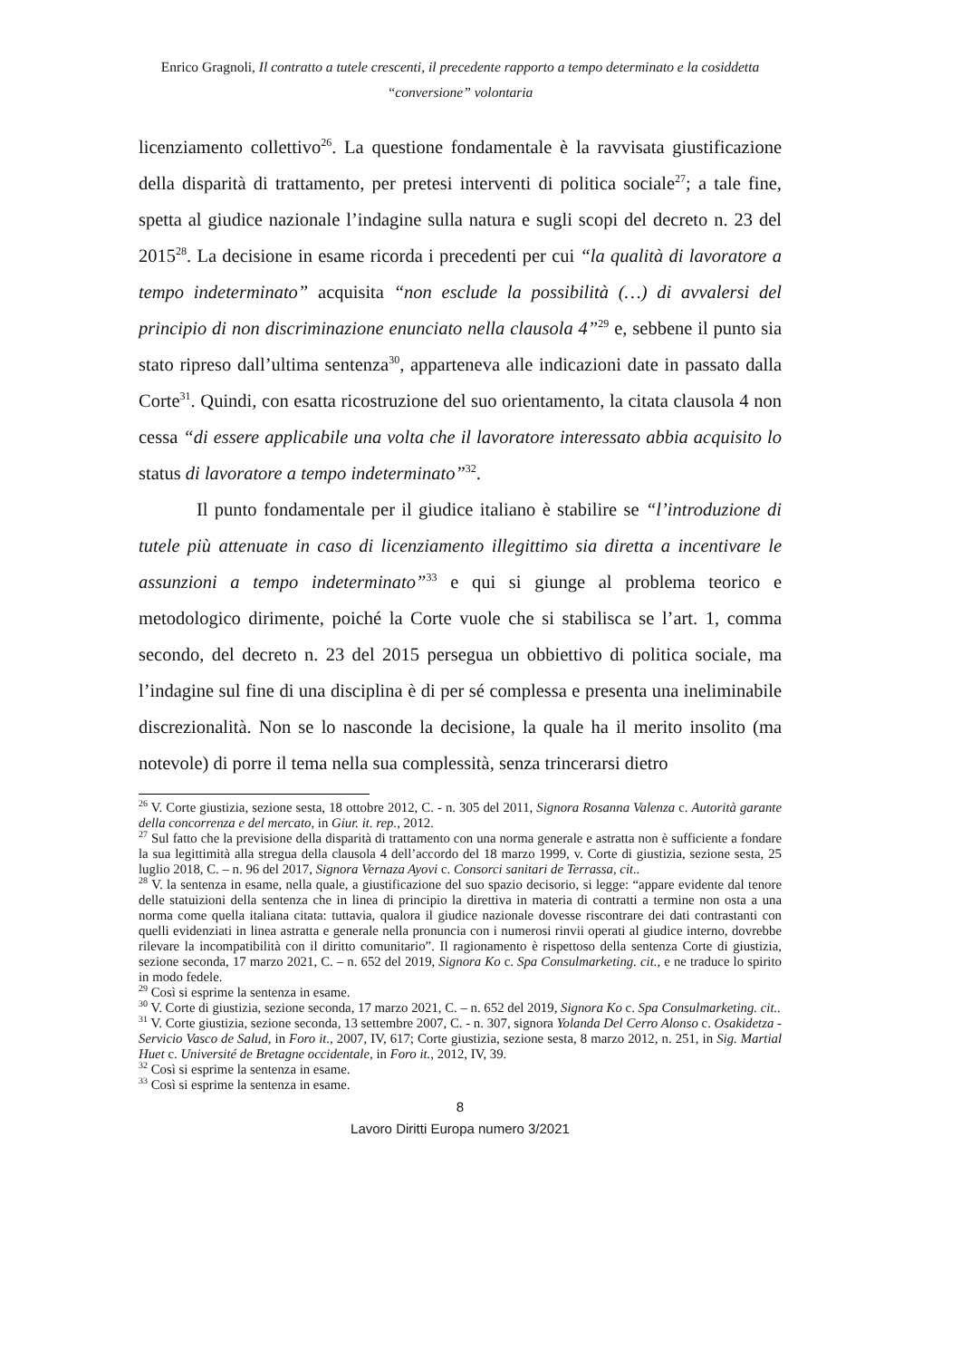Enrico Gragnoli, Il contratto a tutele crescenti, il precedente rapporto a tempo determinato e la cosiddetta
“conversione” volontaria
licenziamento collettivo<sup>26</sup>. La questione fondamentale è la ravvisata giustificazione della disparità di trattamento, per pretesi interventi di politica sociale<sup>27</sup>; a tale fine, spetta al giudice nazionale l’indagine sulla natura e sugli scopi del decreto n. 23 del 2015<sup>28</sup>. La decisione in esame ricorda i precedenti per cui “la qualità di lavoratore a tempo indeterminato” acquisita “non esclude la possibilità (…) di avvalersi del principio di non discriminazione enunciato nella clausola 4”<sup>29</sup> e, sebbene il punto sia stato ripreso dall’ultima sentenza<sup>30</sup>, apparteneva alle indicazioni date in passato dalla Corte<sup>31</sup>. Quindi, con esatta ricostruzione del suo orientamento, la citata clausola 4 non cessa “di essere applicabile una volta che il lavoratore interessato abbia acquisito lo status di lavoratore a tempo indeterminato”<sup>32</sup>.
Il punto fondamentale per il giudice italiano è stabilire se “l’introduzione di tutele più attenuate in caso di licenziamento illegittimo sia diretta a incentivare le assunzioni a tempo indeterminato”<sup>33</sup> e qui si giunge al problema teorico e metodologico dirimente, poiché la Corte vuole che si stabilisca se l’art. 1, comma secondo, del decreto n. 23 del 2015 persegua un obbiettivo di politica sociale, ma l’indagine sul fine di una disciplina è di per sé complessa e presenta una ineliminabile discrezionalità. Non se lo nasconde la decisione, la quale ha il merito insolito (ma notevole) di porre il tema nella sua complessità, senza trincerarsi dietro
<sup>26</sup> V. Corte giustizia, sezione sesta, 18 ottobre 2012, C. - n. 305 del 2011, Signora Rosanna Valenza c. Autorità garante della concorrenza e del mercato, in Giur. it. rep., 2012.
<sup>27</sup> Sul fatto che la previsione della disparità di trattamento con una norma generale e astratta non è sufficiente a fondare la sua legittimità alla stregua della clausola 4 dell’accordo del 18 marzo 1999, v. Corte di giustizia, sezione sesta, 25 luglio 2018, C. – n. 96 del 2017, Signora Vernaza Ayovi c. Consorci sanitari de Terrassa, cit..
<sup>28</sup> V. la sentenza in esame, nella quale, a giustificazione del suo spazio decisorio, si legge: “appare evidente dal tenore delle statuizioni della sentenza che in linea di principio la direttiva in materia di contratti a termine non osta a una norma come quella italiana citata: tuttavia, qualora il giudice nazionale dovesse riscontrare dei dati contrastanti con quelli evidenziati in linea astratta e generale nella pronuncia con i numerosi rinvii operati al giudice interno, dovrebbe rilevare la incompatibilità con il diritto comunitario”. Il ragionamento è rispettoso della sentenza Corte di giustizia, sezione seconda, 17 marzo 2021, C. – n. 652 del 2019, Signora Ko c. Spa Consulmarketing. cit., e ne traduce lo spirito in modo fedele.
<sup>29</sup> Così si esprime la sentenza in esame.
<sup>30</sup> V. Corte di giustizia, sezione seconda, 17 marzo 2021, C. – n. 652 del 2019, Signora Ko c. Spa Consulmarketing. cit..
<sup>31</sup> V. Corte giustizia, sezione seconda, 13 settembre 2007, C. - n. 307, signora Yolanda Del Cerro Alonso c. Osakidetza - Servicio Vasco de Salud, in Foro it., 2007, IV, 617; Corte giustizia, sezione sesta, 8 marzo 2012, n. 251, in Sig. Martial Huet c. Université de Bretagne occidentale, in Foro it., 2012, IV, 39.
<sup>32</sup> Così si esprime la sentenza in esame.
<sup>33</sup> Così si esprime la sentenza in esame.
8
Lavoro Diritti Europa numero 3/2021